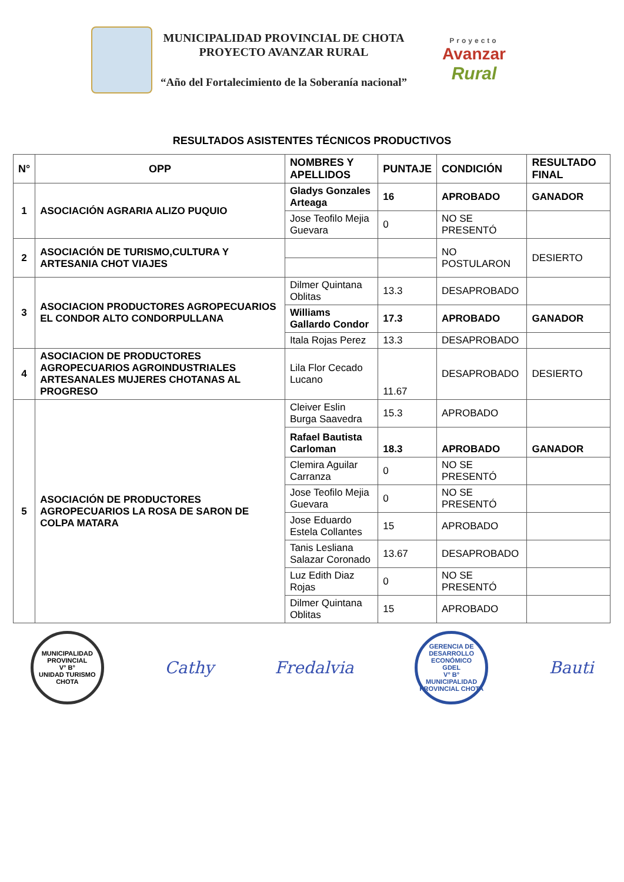MUNICIPALIDAD PROVINCIAL DE CHOTA
PROYECTO AVANZAR RURAL
“Año del Fortalecimiento de la Soberanía nacional”
Proyecto
Avanzar
Rural
RESULTADOS ASISTENTES TÉCNICOS PRODUCTIVOS
| N° | OPP | NOMBRES Y APELLIDOS | PUNTAJE | CONDICIÓN | RESULTADO FINAL |
| --- | --- | --- | --- | --- | --- |
| 1 | ASOCIACIÓN AGRARIA ALIZO PUQUIO | Gladys Gonzales Arteaga | 16 | APROBADO | GANADOR |
| | | Jose Teofilo Mejia Guevara | 0 | NO SE PRESENTÓ | |
| 2 | ASOCIACIÓN DE TURISMO,CULTURA Y ARTESANIA CHOT VIAJES | | | NO POSTULARON | DESIERTO |
| 3 | ASOCIACION PRODUCTORES AGROPECUARIOS EL CONDOR ALTO CONDORPULLANA | Dilmer Quintana Oblitas | 13.3 | DESAPROBADO | |
| | | Williams Gallardo Condor | 17.3 | APROBADO | GANADOR |
| | | Itala Rojas Perez | 13.3 | DESAPROBADO | |
| 4 | ASOCIACION DE PRODUCTORES AGROPECUARIOS AGROINDUSTRIALES ARTESANALES MUJERES CHOTANAS AL PROGRESO | Lila Flor Cecado Lucano | 11.67 | DESAPROBADO | DESIERTO |
| 5 | ASOCIACIÓN DE PRODUCTORES AGROPECUARIOS LA ROSA DE SARON DE COLPA MATARA | Cleiver Eslin Burga Saavedra | 15.3 | APROBADO | |
| | | Rafael Bautista Carloman | 18.3 | APROBADO | GANADOR |
| | | Clemira Aguilar Carranza | 0 | NO SE PRESENTÓ | |
| | | Jose Teofilo Mejia Guevara | 0 | NO SE PRESENTÓ | |
| | | Jose Eduardo Estela Collantes | 15 | APROBADO | |
| | | Tanis Lesliana Salazar Coronado | 13.67 | DESAPROBADO | |
| | | Luz Edith Diaz Rojas | 0 | NO SE PRESENTÓ | |
| | | Dilmer Quintana Oblitas | 15 | APROBADO | |
MUNICIPALIDAD PROVINCIAL
V° B°
UNIDAD TURISMO
CHOTA
Cathy Fredalvia
GERENCIA DE DESARROLLO ECONÓMICO
GDEL
V° B°
MUNICIPALIDAD PROVINCIAL CHOTA
Bauti